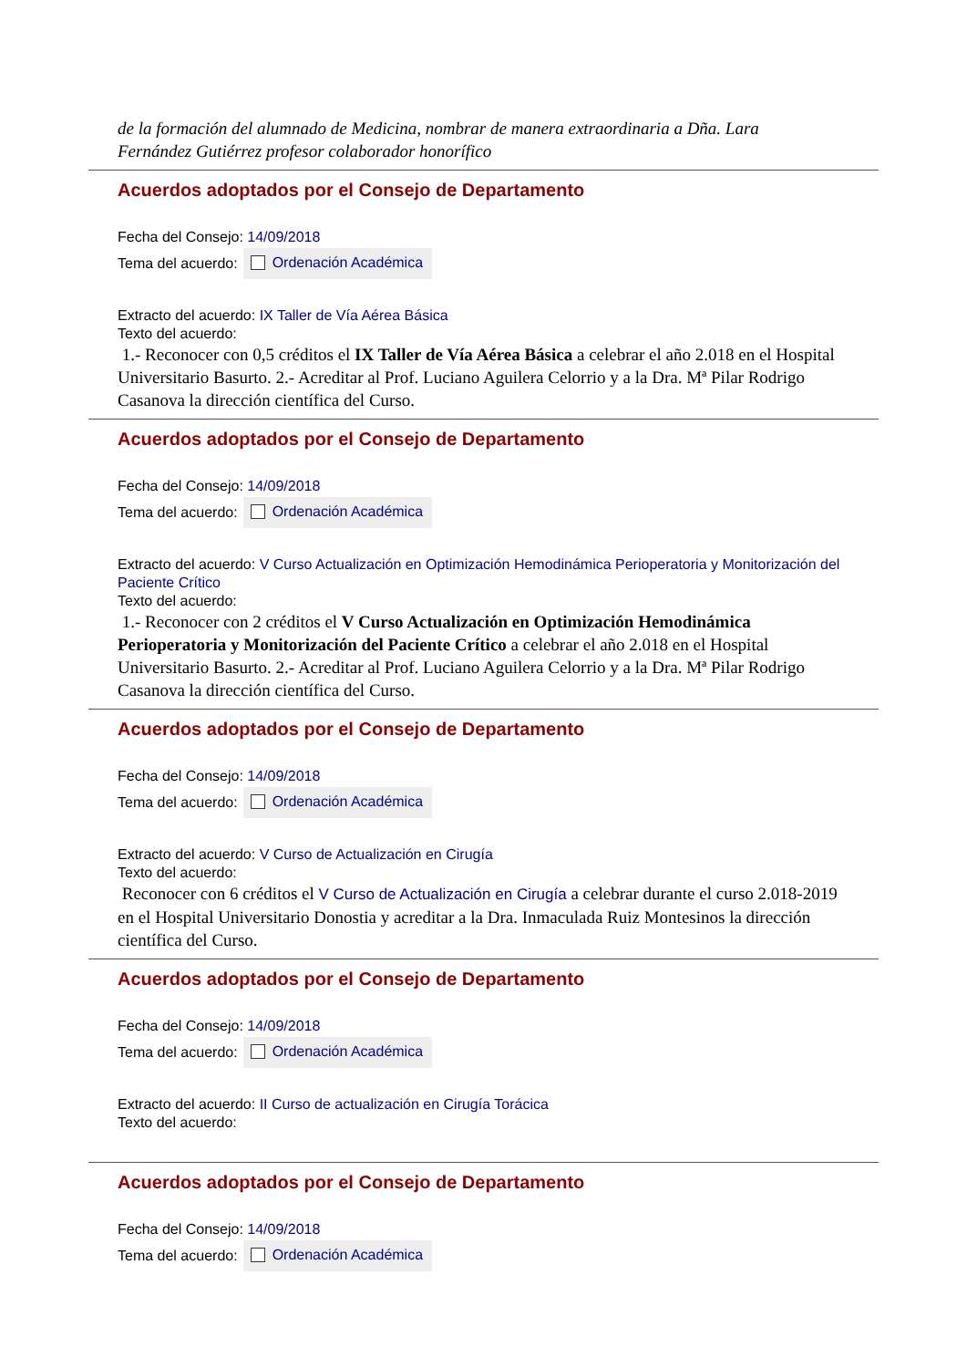de la formación del alumnado de Medicina, nombrar de manera extraordinaria a Dña. Lara Fernández Gutiérrez profesor colaborador honorífico
Acuerdos adoptados por el Consejo de Departamento
Fecha del Consejo: 14/09/2018
Tema del acuerdo: Ordenación Académica
Extracto del acuerdo: IX Taller de Vía Aérea Básica
Texto del acuerdo:
1.- Reconocer con 0,5 créditos el IX Taller de Vía Aérea Básica a celebrar el año 2.018 en el Hospital Universitario Basurto. 2.- Acreditar al Prof. Luciano Aguilera Celorrio y a la Dra. Mª Pilar Rodrigo Casanova la dirección científica del Curso.
Acuerdos adoptados por el Consejo de Departamento
Fecha del Consejo: 14/09/2018
Tema del acuerdo: Ordenación Académica
Extracto del acuerdo: V Curso Actualización en Optimización Hemodinámica Perioperatoria y Monitorización del Paciente Crítico
Texto del acuerdo:
1.- Reconocer con 2 créditos el V Curso Actualización en Optimización Hemodinámica Perioperatoria y Monitorización del Paciente Crítico a celebrar el año 2.018 en el Hospital Universitario Basurto. 2.- Acreditar al Prof. Luciano Aguilera Celorrio y a la Dra. Mª Pilar Rodrigo Casanova la dirección científica del Curso.
Acuerdos adoptados por el Consejo de Departamento
Fecha del Consejo: 14/09/2018
Tema del acuerdo: Ordenación Académica
Extracto del acuerdo: V Curso de Actualización en Cirugía
Texto del acuerdo:
Reconocer con 6 créditos el V Curso de Actualización en Cirugía a celebrar durante el curso 2.018-2019 en el Hospital Universitario Donostia y acreditar a la Dra. Inmaculada Ruiz Montesinos la dirección científica del Curso.
Acuerdos adoptados por el Consejo de Departamento
Fecha del Consejo: 14/09/2018
Tema del acuerdo: Ordenación Académica
Extracto del acuerdo: II Curso de actualización en Cirugía Torácica
Texto del acuerdo:
Acuerdos adoptados por el Consejo de Departamento
Fecha del Consejo: 14/09/2018
Tema del acuerdo: Ordenación Académica